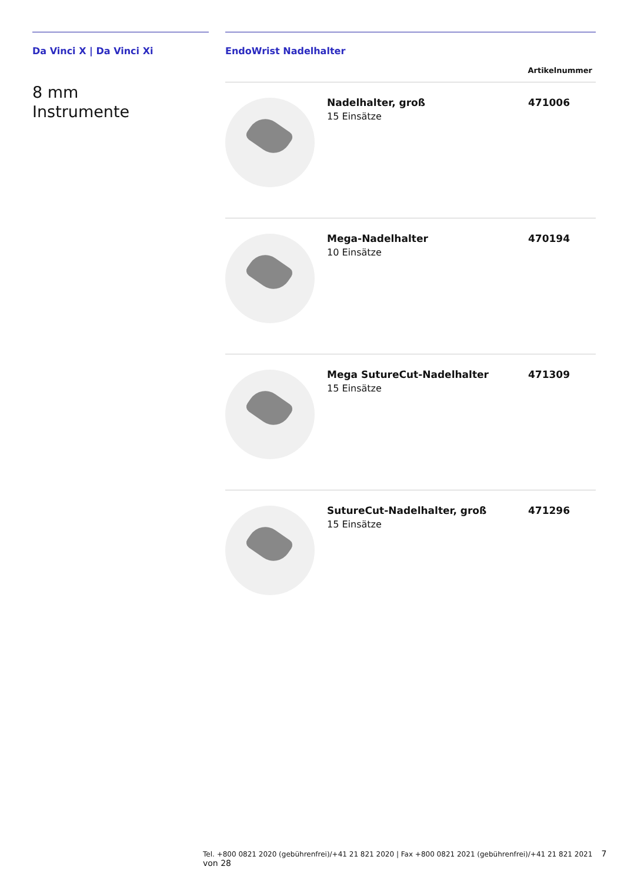Da Vinci X | Da Vinci Xi
8 mm
Instrumente
EndoWrist Nadelhalter
| Artikelnummer | | |
| --- | --- | --- |
| | Nadelhalter, groß 15 Einsätze | 471006 |
| | Mega-Nadelhalter 10 Einsätze | 470194 |
| | Mega SutureCut-Nadelhalter 15 Einsätze | 471309 |
| | SutureCut-Nadelhalter, groß 15 Einsätze | 471296 |
Tel. +800 0821 2020 (gebührenfrei)/+41 21 821 2020 | Fax +800 0821 2021 (gebührenfrei)/+41 21 821 2021 7 von 28